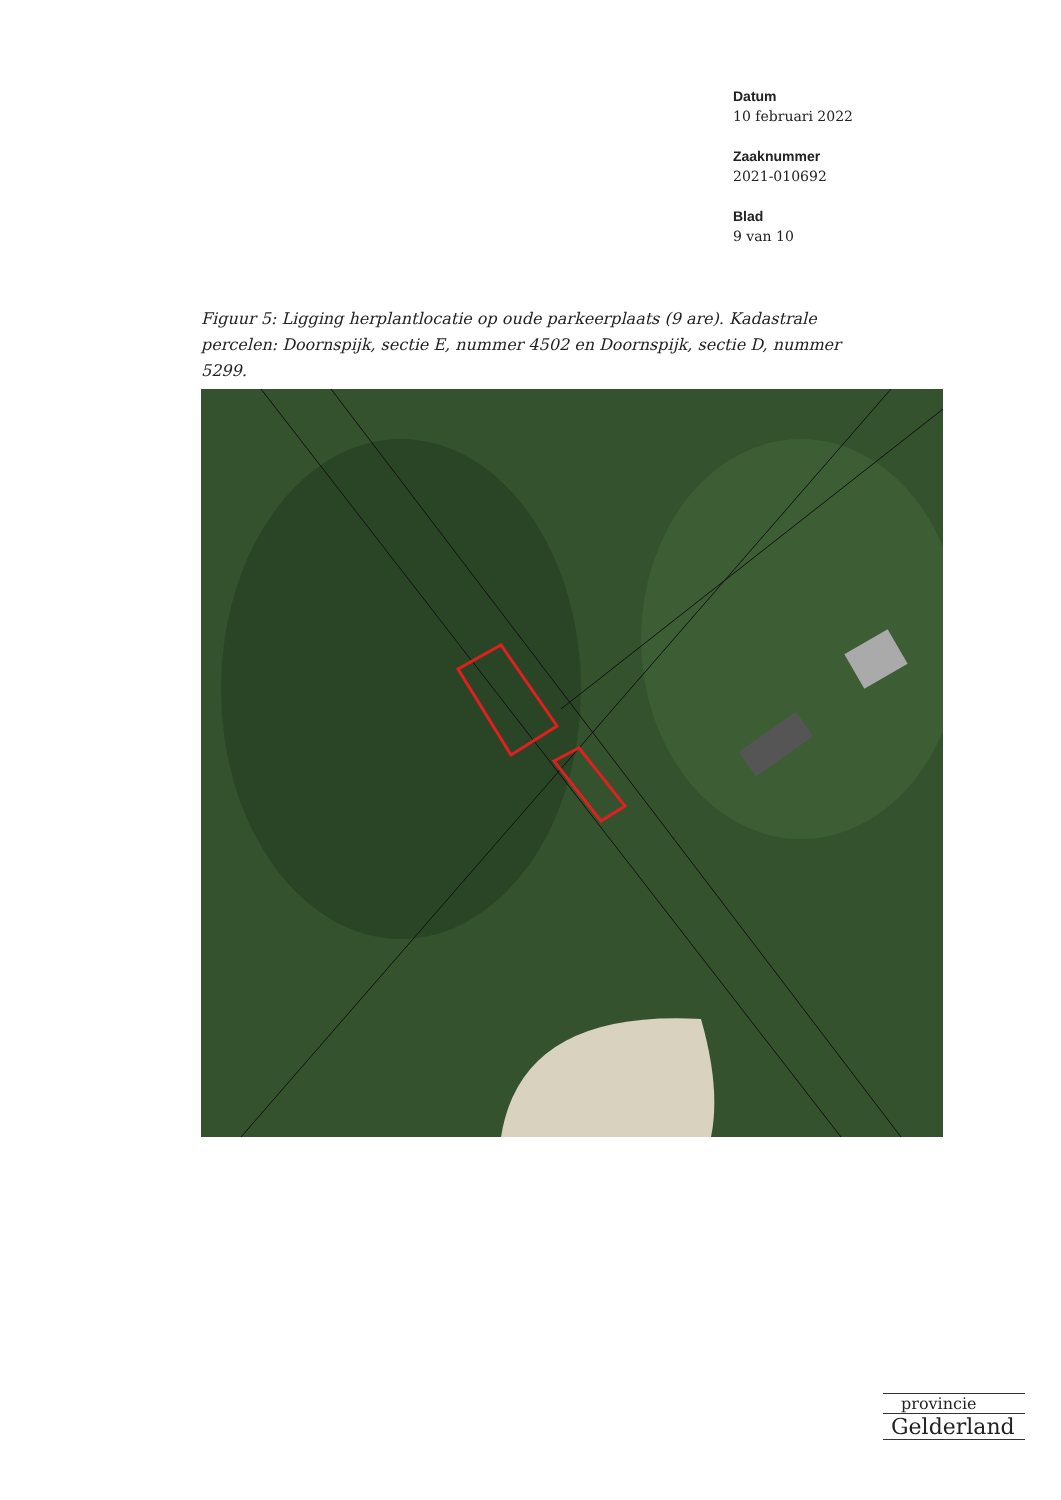Datum
10 februari 2022
Zaaknummer
2021-010692
Blad
9 van 10
Figuur 5: Ligging herplantlocatie op oude parkeerplaats (9 are). Kadastrale percelen: Doornspijk, sectie E, nummer 4502 en Doornspijk, sectie D, nummer 5299.
provincie
Gelderland